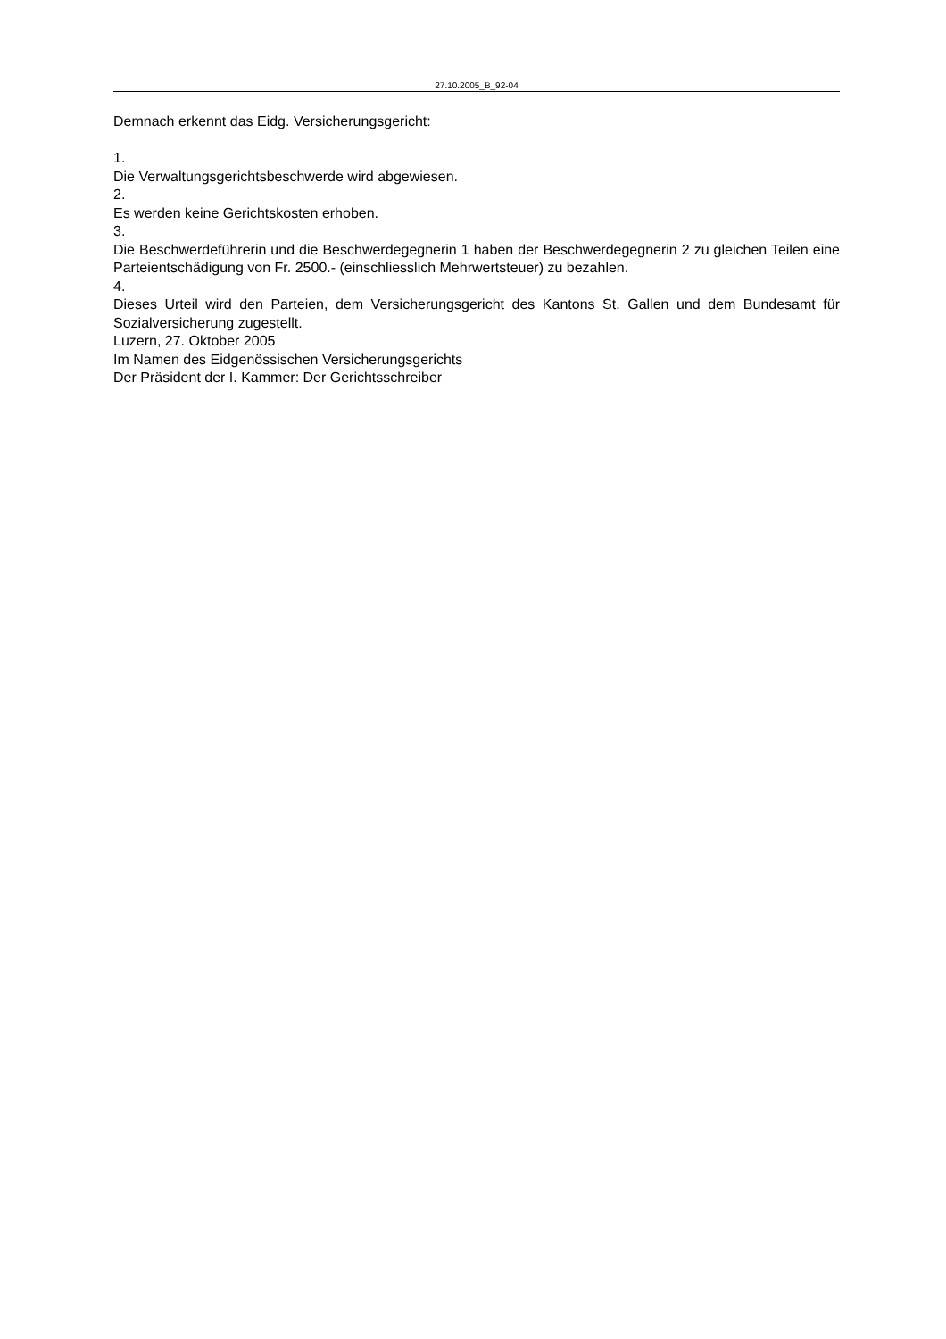27.10.2005_B_92-04
Demnach erkennt das Eidg. Versicherungsgericht:
1.
Die Verwaltungsgerichtsbeschwerde wird abgewiesen.
2.
Es werden keine Gerichtskosten erhoben.
3.
Die Beschwerdeführerin und die Beschwerdegegnerin 1 haben der Beschwerdegegnerin 2 zu gleichen Teilen eine Parteientschädigung von Fr. 2500.- (einschliesslich Mehrwertsteuer) zu bezahlen.
4.
Dieses Urteil wird den Parteien, dem Versicherungsgericht des Kantons St. Gallen und dem Bundesamt für Sozialversicherung zugestellt.
Luzern, 27. Oktober 2005
Im Namen des Eidgenössischen Versicherungsgerichts
Der Präsident der I. Kammer: Der Gerichtsschreiber